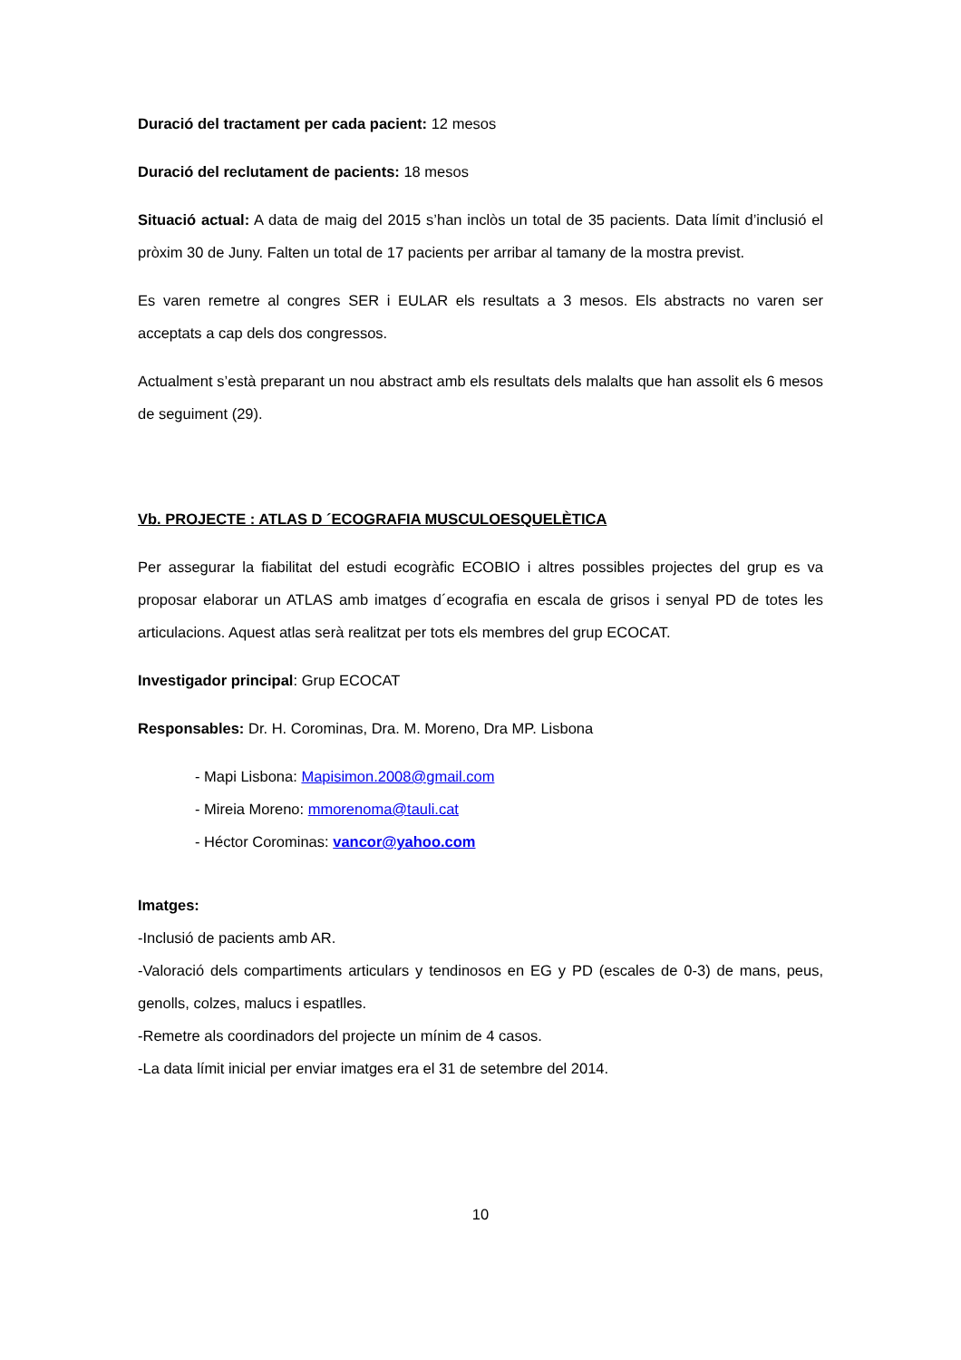Duració del tractament per cada pacient: 12 mesos
Duració del reclutament de pacients: 18 mesos
Situació actual: A data de maig del 2015 s’han inclòs un total de 35 pacients. Data límit d’inclusió el pròxim 30 de Juny. Falten un total de 17 pacients per arribar al tamany de la mostra previst.
Es varen remetre al congres SER i EULAR els resultats a 3 mesos. Els abstracts no varen ser acceptats a cap dels dos congressos.
Actualment s’està preparant un nou abstract amb els resultats dels malalts que han assolit els 6 mesos de seguiment (29).
Vb. PROJECTE : ATLAS D ´ECOGRAFIA MUSCULOESQUELÈTICA
Per assegurar la fiabilitat del estudi ecogràfic ECOBIO i altres possibles projectes del grup es va proposar elaborar un ATLAS amb imatges d´ecografia en escala de grisos i senyal PD de totes les articulacions. Aquest atlas serà realitzat per tots els membres del grup ECOCAT.
Investigador principal: Grup ECOCAT
Responsables: Dr. H. Corominas, Dra. M. Moreno, Dra MP. Lisbona
- Mapi Lisbona: Mapisimon.2008@gmail.com
- Mireia Moreno: mmorenoma@tauli.cat
- Héctor Corominas: vancor@yahoo.com
Imatges:
-Inclusió de pacients amb AR.
-Valoració dels compartiments articulars y tendinosos en EG y PD (escales de 0-3) de mans, peus, genolls, colzes, malucs i espatlles.
-Remetre als coordinadors del projecte un mínim de 4 casos.
-La data límit inicial per enviar imatges era el 31 de setembre del 2014.
10